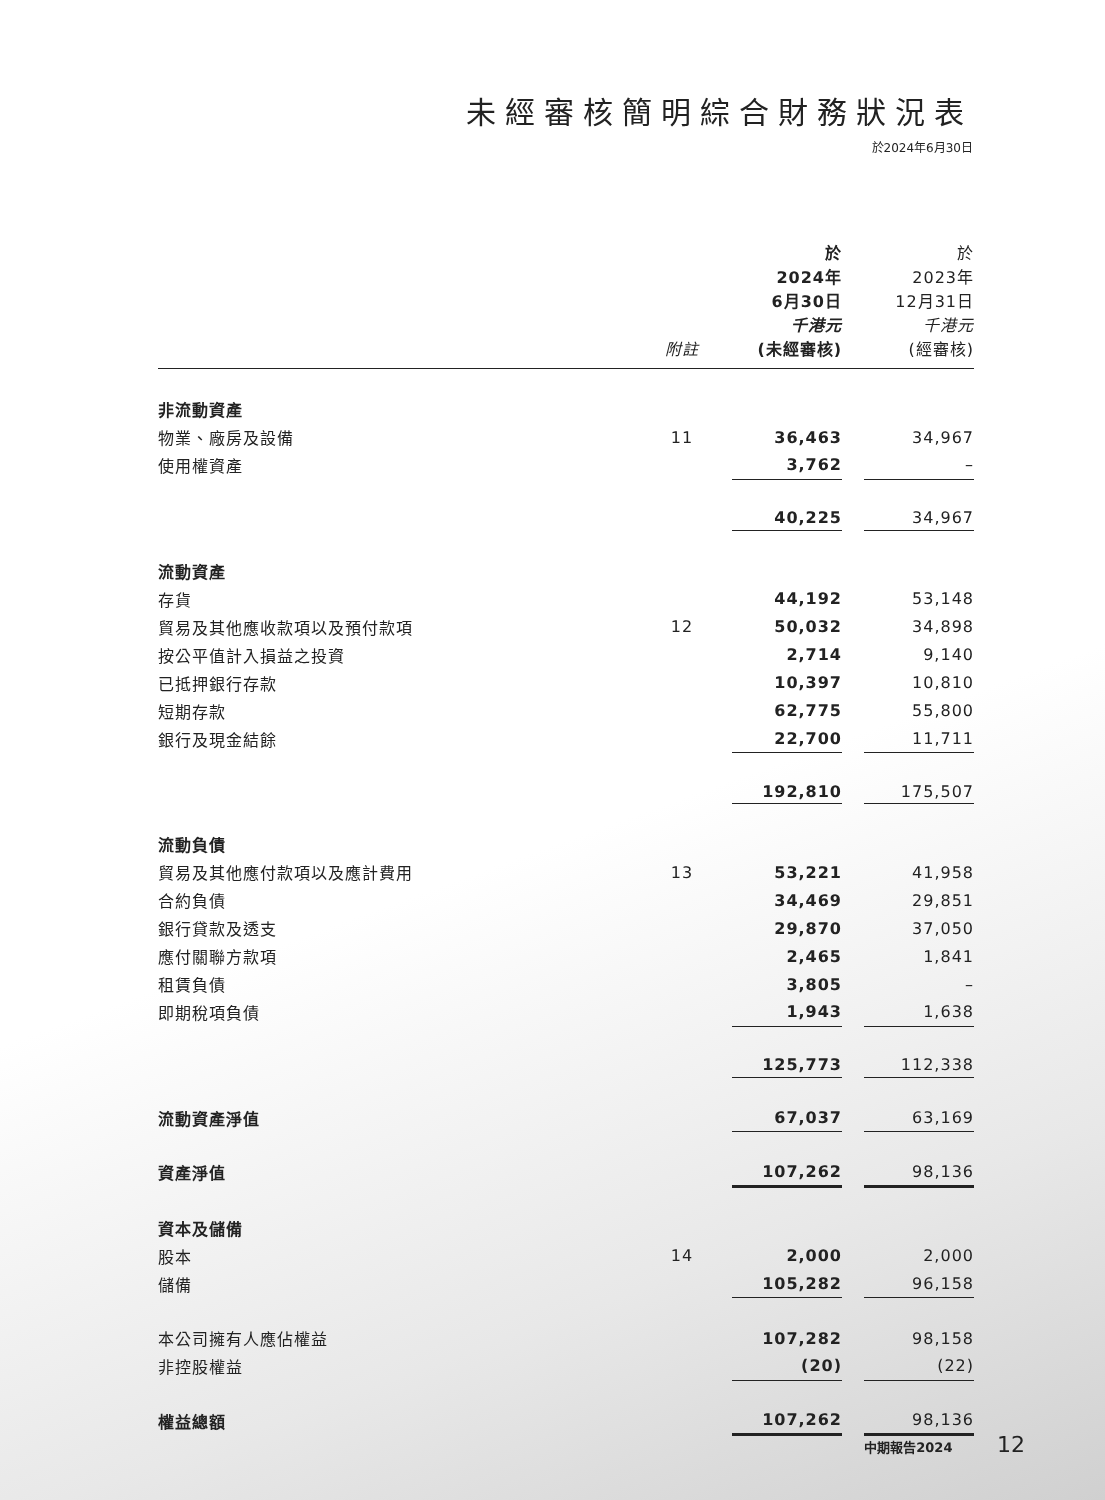未經審核簡明綜合財務狀況表
於2024年6月30日
| | 附註 | 於 2024年 6月30日 千港元 (未經審核) | | 於 2023年 12月31日 千港元 (經審核) |
| --- | --- | --- | --- | --- |
| 非流動資產 | | | | |
| 物業、廠房及設備 | 11 | 36,463 | | 34,967 |
| 使用權資產 | | 3,762 | | – |
| | | 40,225 | | 34,967 |
| 流動資產 | | | | |
| 存貨 | | 44,192 | | 53,148 |
| 貿易及其他應收款項以及預付款項 | 12 | 50,032 | | 34,898 |
| 按公平值計入損益之投資 | | 2,714 | | 9,140 |
| 已抵押銀行存款 | | 10,397 | | 10,810 |
| 短期存款 | | 62,775 | | 55,800 |
| 銀行及現金結餘 | | 22,700 | | 11,711 |
| | | 192,810 | | 175,507 |
| 流動負債 | | | | |
| 貿易及其他應付款項以及應計費用 | 13 | 53,221 | | 41,958 |
| 合約負債 | | 34,469 | | 29,851 |
| 銀行貸款及透支 | | 29,870 | | 37,050 |
| 應付關聯方款項 | | 2,465 | | 1,841 |
| 租賃負債 | | 3,805 | | – |
| 即期稅項負債 | | 1,943 | | 1,638 |
| | | 125,773 | | 112,338 |
| 流動資產淨值 | | 67,037 | | 63,169 |
| 資產淨值 | | 107,262 | | 98,136 |
| 資本及儲備 | | | | |
| 股本 | 14 | 2,000 | | 2,000 |
| 儲備 | | 105,282 | | 96,158 |
| 本公司擁有人應佔權益 | | 107,282 | | 98,158 |
| 非控股權益 | | (20) | | (22) |
| 權益總額 | | 107,262 | | 98,136 |
中期報告2024 12